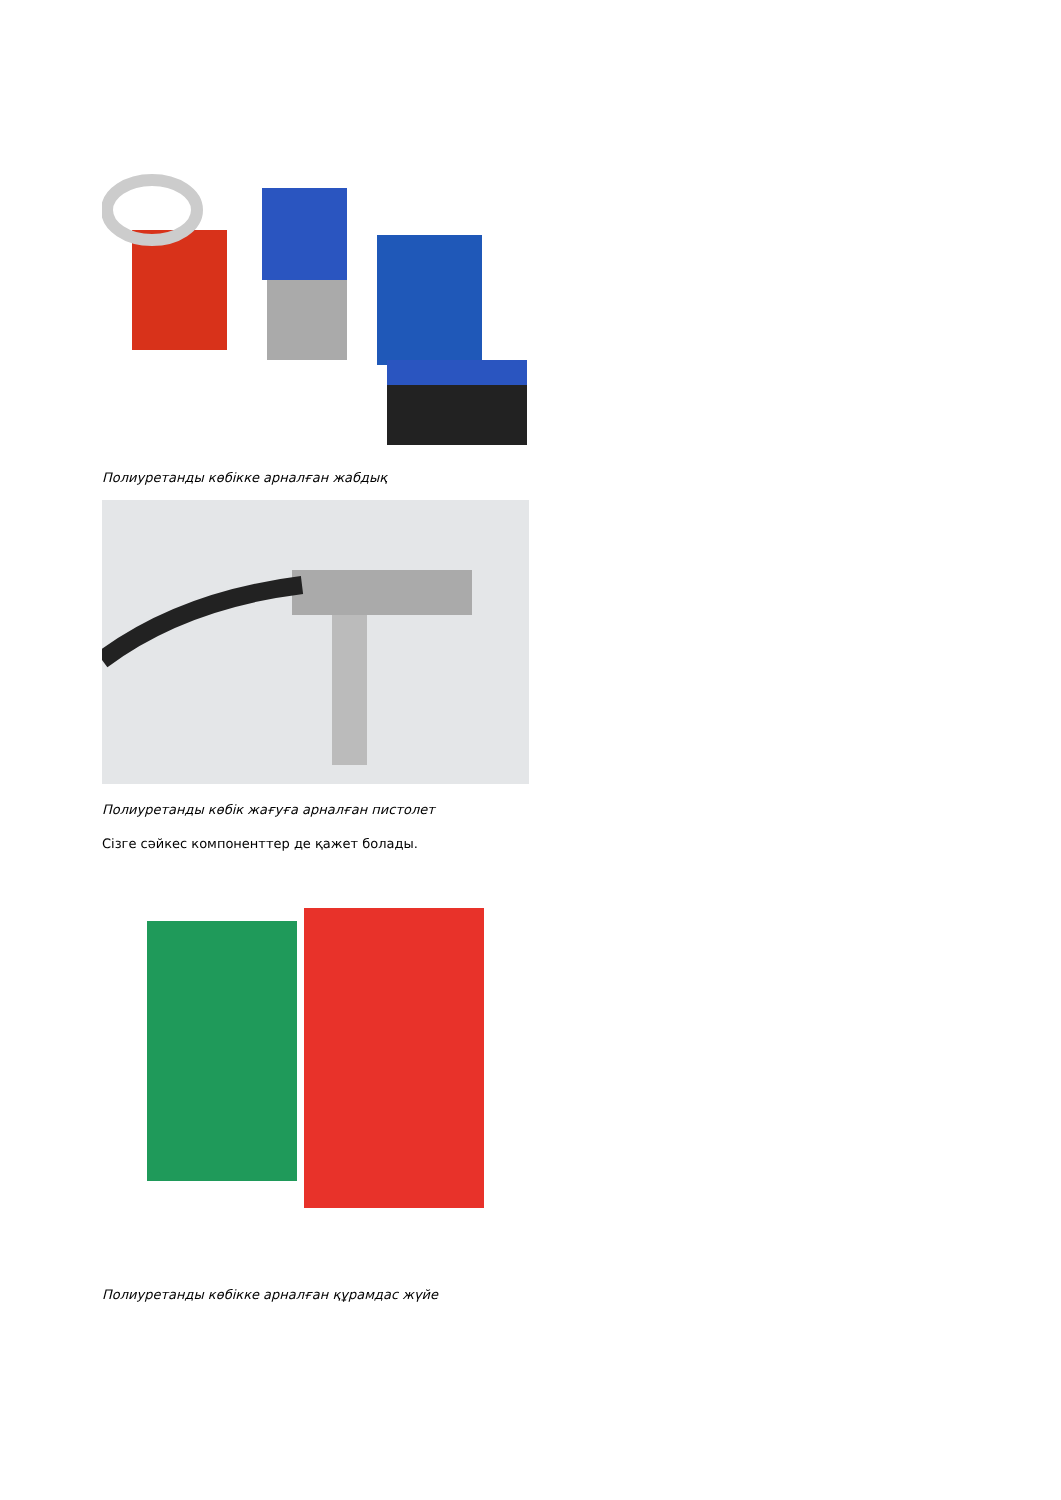Полиуретанды көбікке арналған жабдық
Полиуретанды көбік жағуға арналған пистолет
Сізге сәйкес компоненттер де қажет болады.
Полиуретанды көбікке арналған құрамдас жүйе